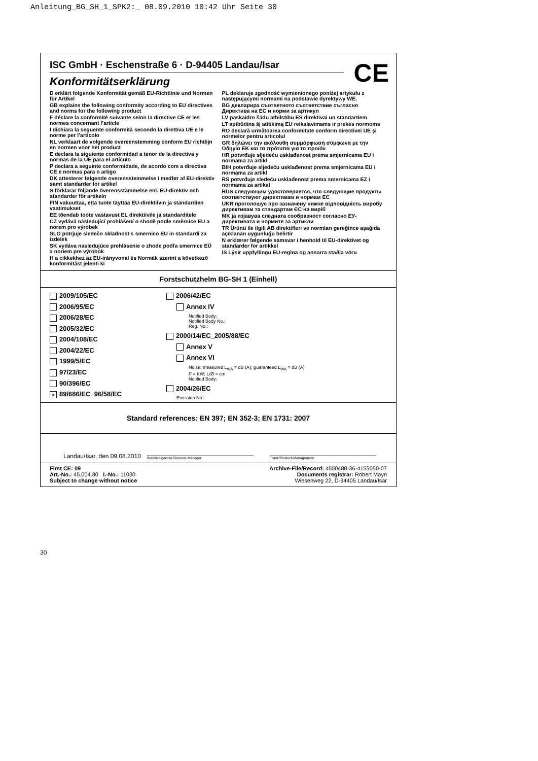Anleitung_BG_SH_1_SPK2:_ 08.09.2010 10:42 Uhr Seite 30
ISC GmbH · Eschenstraße 6 · D-94405 Landau/Isar
CE
Konformitätserklärung
D erklärt folgende Konformität gemäß EU-Richtlinie und Normen für Artikel
GB explains the following conformity according to EU directives and norms for the following product
F déclare la conformité suivante selon la directive CE et les normes concernant l’article
I dichiara la seguente conformità secondo la direttiva UE e le norme per l’articolo
NL verklaart de volgende overeenstemming conform EU richtlijn en normen voor het product
E declara la siguiente conformidad a tenor de la directiva y normas de la UE para el artículo
P declara a seguinte conformidade, de acordo com a directiva CE e normas para o artigo
DK attesterer følgende overensstemmelse i medfør af EU-direktiv samt standarder for artikel
S förklarar följande överensstämmelse enl. EU-direktiv och standarder för artikeln
FIN vakuuttaa, että tuote täyttää EU-direktiivin ja standardien vaatimukset
EE tõendab toote vastavust EL direktiivile ja standarditele
CZ vydává následující prohlášení o shodě podle směrnice EU a norem pro výrobek
SLO potrjuje sledečo skladnost s smernico EU in standardi za izdelek
SK vydáva nasledujúce prehlásenie o zhode podľa smernice EÚ a noriem pre výrobok
H a cikkekhez az EU-irányvonal és Normák szerint a következő konformitást jelenti ki
PL deklaruje zgodność wymienionego poniżej artykułu z następującymi normami na podstawie dyrektywy WE.
BG декларира съответното съответствие съгласно Директива на ЕС и норми за артикул
LV paskaidro šādu atbilstību ES direktīvai un standartiem
LT apibūdina šį atitikimą EU reikalavimams ir prekės normoms
RO declară următoarea conformitate conform directivei UE şi normelor pentru articolul
GR δηλώνει την ακόλουθη συμμόρφωση σύμφωνα με την Οδηγία ΕΚ και τα πρότυπα για το προϊόν
HR potvrđuje sljedeću usklađenost prema smjernicama EU i normama za artikl
BIH potvrđuje sljedeću usklađenost prema smjernicama EU i normama za artikl
RS potvrđuje sledeću usklađenost prema smernicama EZ i normama za artikal
RUS следующим удостоверяется, что следующие продукты соответствуют директивам и нормам ЕС
UKR проголошує про зазначену нижче відповідність виробу директивам та стандартам ЄС на виріб
MK ја изјавува следната сообразност согласно ЕУ-директивата и нормите за артикли
TR Ürünü ile ilgili AB direktifleri ve normları gereğince aşağıda açıklanan uygunluğu belirtir
N erklærer følgende samsvar i henhold til EU-direktivet og standarder for artikkel
IS Lýsir uppfyllingu EU-reglna og annarra staðla vöru
Forstschutzhelm BG-SH 1 (Einhell)
2009/105/EC
2006/95/EC
2006/28/EC
2005/32/EC
2004/108/EC
2004/22/EC
1999/5/EC
97/23/EC
90/396/EC
x 89/686/EC_96/58/EC
2006/42/EC
Annex IV
Notified Body:
Notified Body No.:
Reg. No.:
2000/14/EC_2005/88/EC
Annex V
Annex VI
Noise: measured L<sub>WA</sub> = dB (A); guaranteed L<sub>WA</sub> = dB (A)
P = KW; L/Ø = cm
Notified Body:
2004/26/EC
Emission No.:
Standard references: EN 397; EN 352-3; EN 1731: 2007
Landau/Isar, den 09.08.2010 Weichselgartner/General-Manager Frank/Product-Management
First CE: 09
Art.-No.: 45.004.80 I.-No.: 11030
Subject to change without notice
Archive-File/Record: 4500480-36-4155050-07
Documents registrar: Robert Mayn
Wiesenweg 22, D-94405 Landau/Isar
30